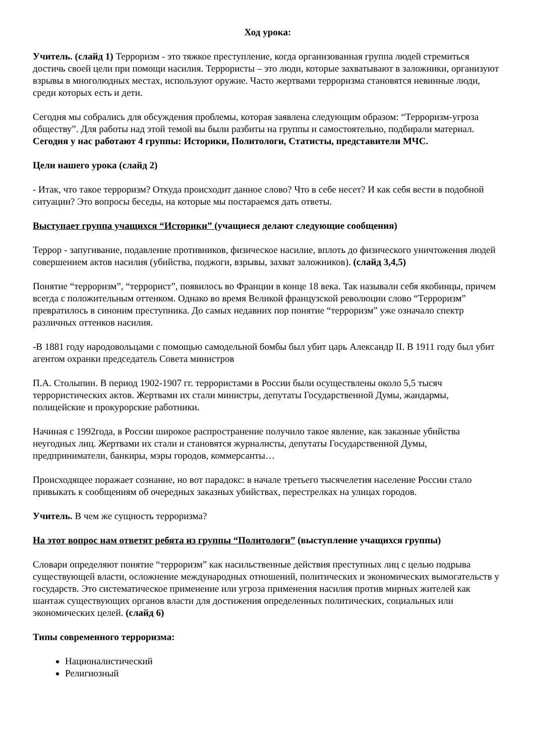Ход урока:
Учитель. (слайд 1) Терроризм - это тяжкое преступление, когда организованная группа людей стремиться достичь своей цели при помощи насилия. Террористы – это люди, которые захватывают в заложники, организуют взрывы в многолюдных местах, используют оружие. Часто жертвами терроризма становятся невинные люди, среди которых есть и дети.
Сегодня мы собрались для обсуждения проблемы, которая заявлена следующим образом: “Терроризм-угроза обществу”. Для работы над этой темой вы были разбиты на группы и самостоятельно, подбирали материал. Сегодня у нас работают 4 группы: Историки, Политологи, Статисты, представители МЧС.
Цели нашего урока (слайд 2)
- Итак, что такое терроризм? Откуда происходит данное слово? Что в себе несет? И как себя вести в подобной ситуации? Это вопросы беседы, на которые мы постараемся дать ответы.
Выступает группа учащихся “Историки” (учащиеся делают следующие сообщения)
Террор - запугивание, подавление противников, физическое насилие, вплоть до физического уничтожения людей совершением актов насилия (убийства, поджоги, взрывы, захват заложников). (слайд 3,4,5)
Понятие “терроризм”, “террорист”, появилось во Франции в конце 18 века. Так называли себя якобинцы, причем всегда с положительным оттенком. Однако во время Великой французской революции слово “Терроризм” превратилось в синоним преступника. До самых недавних пор понятие “терроризм” уже означало спектр различных оттенков насилия.
-В 1881 году народовольцами с помощью самодельной бомбы был убит царь Александр II. В 1911 году был убит агентом охранки председатель Совета министров
П.А. Столыпин. В период 1902-1907 гг. террористами в России были осуществлены около 5,5 тысяч террористических актов. Жертвами их стали министры, депутаты Государственной Думы, жандармы, полицейские и прокурорские работники.
Начиная с 1992года, в России широкое распространение получило такое явление, как заказные убийства неугодных лиц. Жертвами их стали и становятся журналисты, депутаты Государственной Думы, предприниматели, банкиры, мэры городов, коммерсанты…
Происходящее поражает сознание, но вот парадокс: в начале третьего тысячелетия население России стало привыкать к сообщениям об очередных заказных убийствах, перестрелках на улицах городов.
Учитель. В чем же сущность терроризма?
На этот вопрос нам ответят ребята из группы “Политологи” (выступление учащихся группы)
Словари определяют понятие “терроризм” как насильственные действия преступных лиц с целью подрыва существующей власти, осложнение международных отношений, политических и экономических вымогательств у государств. Это систематическое применение или угроза применения насилия против мирных жителей как шантаж существующих органов власти для достижения определенных политических, социальных или экономических целей. (слайд 6)
Типы современного терроризма:
Националистический
Религиозный